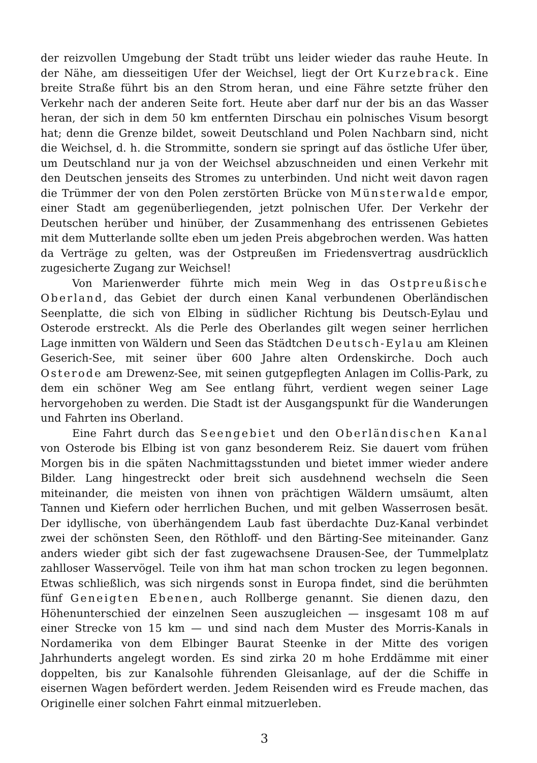der reizvollen Umgebung der Stadt trübt uns leider wieder das rauhe Heute. In der Nähe, am diesseitigen Ufer der Weichsel, liegt der Ort Kurzebrack. Eine breite Straße führt bis an den Strom heran, und eine Fähre setzte früher den Verkehr nach der anderen Seite fort. Heute aber darf nur der bis an das Wasser heran, der sich in dem 50 km entfernten Dirschau ein polnisches Visum besorgt hat; denn die Grenze bildet, soweit Deutschland und Polen Nachbarn sind, nicht die Weichsel, d. h. die Strommitte, sondern sie springt auf das östliche Ufer über, um Deutschland nur ja von der Weichsel abzuschneiden und einen Verkehr mit den Deutschen jenseits des Stromes zu unterbinden. Und nicht weit davon ragen die Trümmer der von den Polen zerstörten Brücke von Münster­walde empor, einer Stadt am gegenüberliegenden, jetzt polnischen Ufer. Der Verkehr der Deutschen herüber und hinüber, der Zusammenhang des entrissenen Gebietes mit dem Mutterlande sollte eben um jeden Preis abgebrochen werden. Was hatten da Verträge zu gelten, was der Ostpreußen im Friedensvertrag ausdrücklich zugesicherte Zugang zur Weichsel!
Von Marienwerder führte mich mein Weg in das Ostpreußische Oberland, das Gebiet der durch einen Kanal verbundenen Oberländischen Seenplatte, die sich von Elbing in südlicher Richtung bis Deutsch-Eylau und Osterode erstreckt. Als die Perle des Oberlandes gilt wegen seiner herrlichen Lage inmitten von Wäldern und Seen das Städtchen Deutsch-Eylau am Kleinen Geserich-See, mit seiner über 600 Jahre alten Ordenskirche. Doch auch Osterode am Drewenz-See, mit seinen gutgepflegten Anlagen im Collis-Park, zu dem ein schöner Weg am See entlang führt, verdient wegen seiner Lage hervorgehoben zu werden. Die Stadt ist der Ausgangspunkt für die Wanderungen und Fahrten ins Oberland.
Eine Fahrt durch das Seengebiet und den Oberländischen Kanal von Osterode bis Elbing ist von ganz besonderem Reiz. Sie dauert vom frühen Morgen bis in die späten Nachmittagsstunden und bietet immer wieder andere Bilder. Lang hingestreckt oder breit sich ausdehnend wechseln die Seen miteinander, die meisten von ihnen von prächtigen Wäldern umsäumt, alten Tannen und Kiefern oder herrlichen Buchen, und mit gelben Wasserrosen besät. Der idyllische, von überhängendem Laub fast überdachte Duz-Kanal verbindet zwei der schönsten Seen, den Röthloff- und den Bärting-See miteinander. Ganz anders wieder gibt sich der fast zugewachsene Drausen-See, der Tummelplatz zahlloser Wasservögel. Teile von ihm hat man schon trocken zu legen begonnen. Etwas schließlich, was sich nirgends sonst in Europa findet, sind die berühmten fünf Geneigten Ebenen, auch Rollberge genannt. Sie dienen dazu, den Höhenunterschied der einzelnen Seen auszugleichen — insgesamt 108 m auf einer Strecke von 15 km — und sind nach dem Muster des Morris-Kanals in Nordamerika von dem Elbinger Baurat Steenke in der Mitte des vorigen Jahrhunderts angelegt worden. Es sind zirka 20 m hohe Erddämme mit einer doppelten, bis zur Kanalsohle führenden Gleisanlage, auf der die Schiffe in eisernen Wagen befördert werden. Jedem Reisenden wird es Freude machen, das Originelle einer solchen Fahrt einmal mitzuerleben.
3